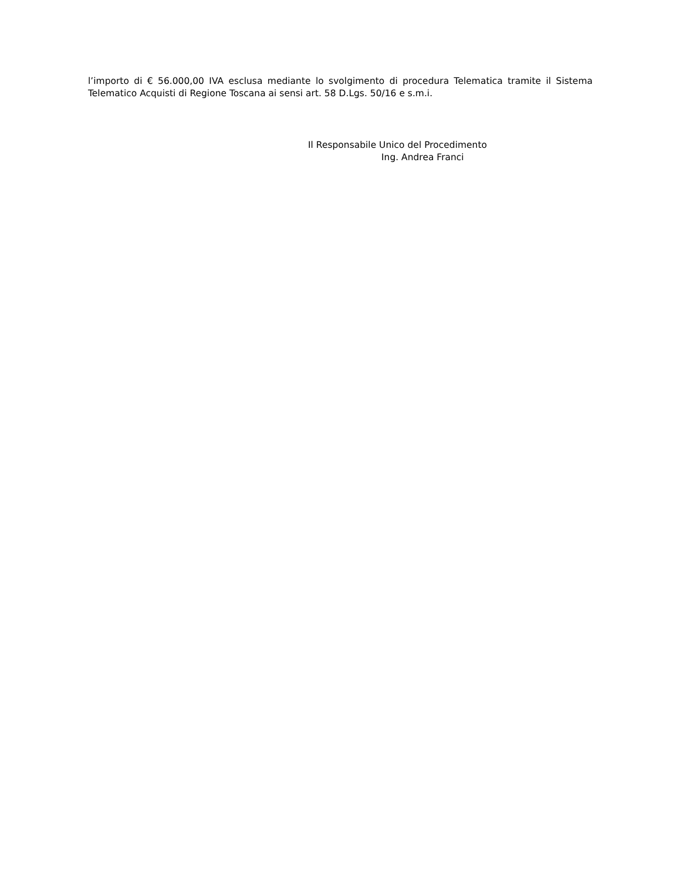l’importo di € 56.000,00 IVA esclusa mediante lo svolgimento di procedura Telematica tramite il Sistema Telematico Acquisti di Regione Toscana ai sensi art. 58 D.Lgs. 50/16 e s.m.i.
Il Responsabile Unico del Procedimento
Ing. Andrea Franci